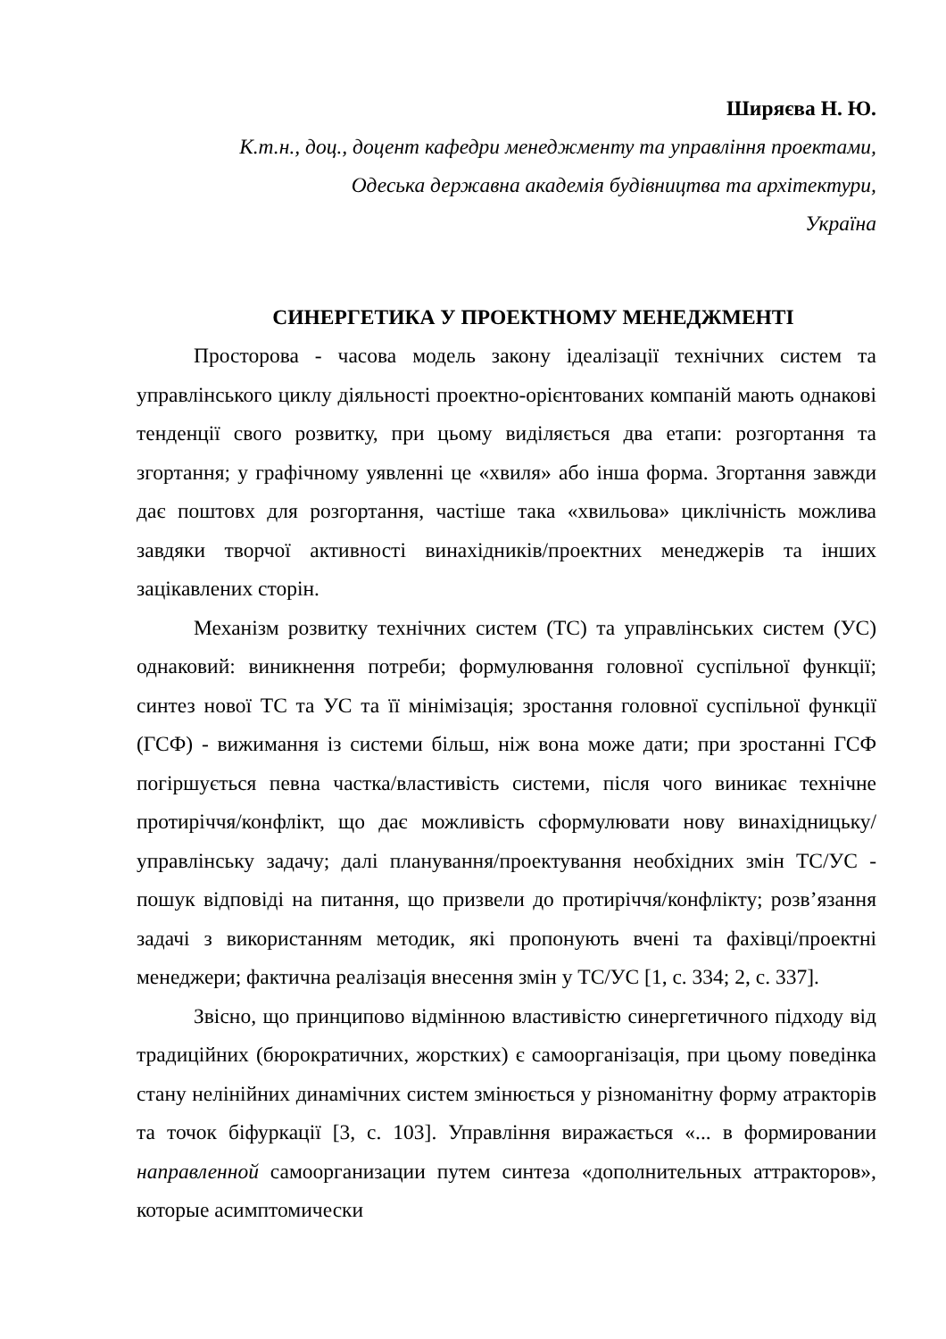Ширяєва Н. Ю.
К.т.н., доц., доцент кафедри менеджменту та управління проектами,
Одеська державна академія будівництва та архітектури,
Україна
СИНЕРГЕТИКА У ПРОЕКТНОМУ МЕНЕДЖМЕНТІ
Просторова - часова модель закону ідеалізації технічних систем та управлінського циклу діяльності проектно-орієнтованих компаній мають однакові тенденції свого розвитку, при цьому виділяється два етапи: розгортання та згортання; у графічному уявленні це «хвиля» або інша форма. Згортання завжди дає поштовх для розгортання, частіше така «хвильова» циклічність можлива завдяки творчої активності винахідників/проектних менеджерів та інших зацікавлених сторін.
Механізм розвитку технічних систем (ТС) та управлінських систем (УС) однаковий: виникнення потреби; формулювання головної суспільної функції; синтез нової ТС та УС та її мінімізація; зростання головної суспільної функції (ГСФ) - вижимання із системи більш, ніж вона може дати; при зростанні ГСФ погіршується певна частка/властивість системи, після чого виникає технічне протиріччя/конфлікт, що дає можливість сформулювати нову винахідницьку/управлінську задачу; далі планування/проектування необхідних змін ТС/УС - пошук відповіді на питання, що призвели до протиріччя/конфлікту; розв’язання задачі з використанням методик, які пропонують вчені та фахівці/проектні менеджери; фактична реалізація внесення змін у ТС/УС [1, с. 334; 2, с. 337].
Звісно, що принципово відмінною властивістю синергетичного підходу від традиційних (бюрократичних, жорстких) є самоорганізація, при цьому поведінка стану нелінійних динамічних систем змінюється у різноманітну форму атракторів та точок біфуркації [3, с. 103]. Управління виражається «... в формировании направленной самоорганизации путем синтеза «дополнительных аттракторов», которые асимптомически